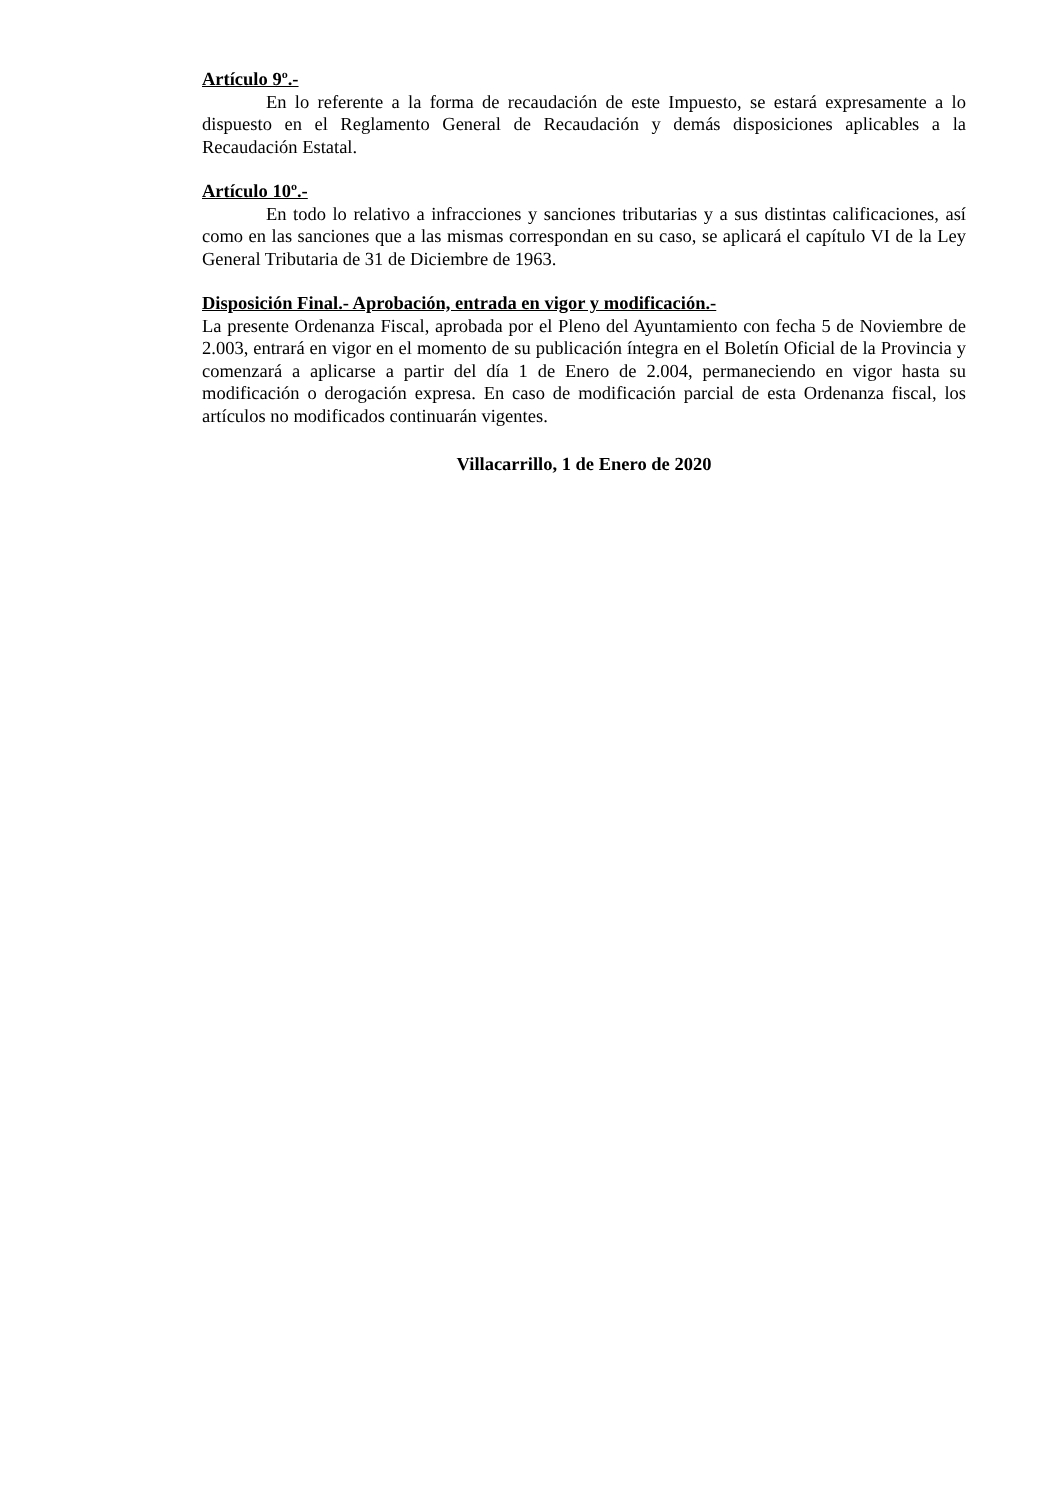Artículo 9º.-
En lo referente a la forma de recaudación de este Impuesto, se estará expresamente a lo dispuesto en el Reglamento General de Recaudación y demás disposiciones aplicables a la Recaudación Estatal.
Artículo 10º.-
En todo lo relativo a infracciones y sanciones tributarias y a sus distintas calificaciones, así como en las sanciones que a las mismas correspondan en su caso, se aplicará el capítulo VI de la Ley General Tributaria de 31 de Diciembre de 1963.
Disposición Final.- Aprobación, entrada en vigor y modificación.-
La presente Ordenanza Fiscal, aprobada por el Pleno del Ayuntamiento con fecha 5 de Noviembre de 2.003, entrará en vigor en el momento de su publicación íntegra en el Boletín Oficial de la Provincia y comenzará a aplicarse a partir del día 1 de Enero de 2.004, permaneciendo en vigor hasta su modificación o derogación expresa. En caso de modificación parcial de esta Ordenanza fiscal, los artículos no modificados continuarán vigentes.
Villacarrillo, 1 de Enero de 2020